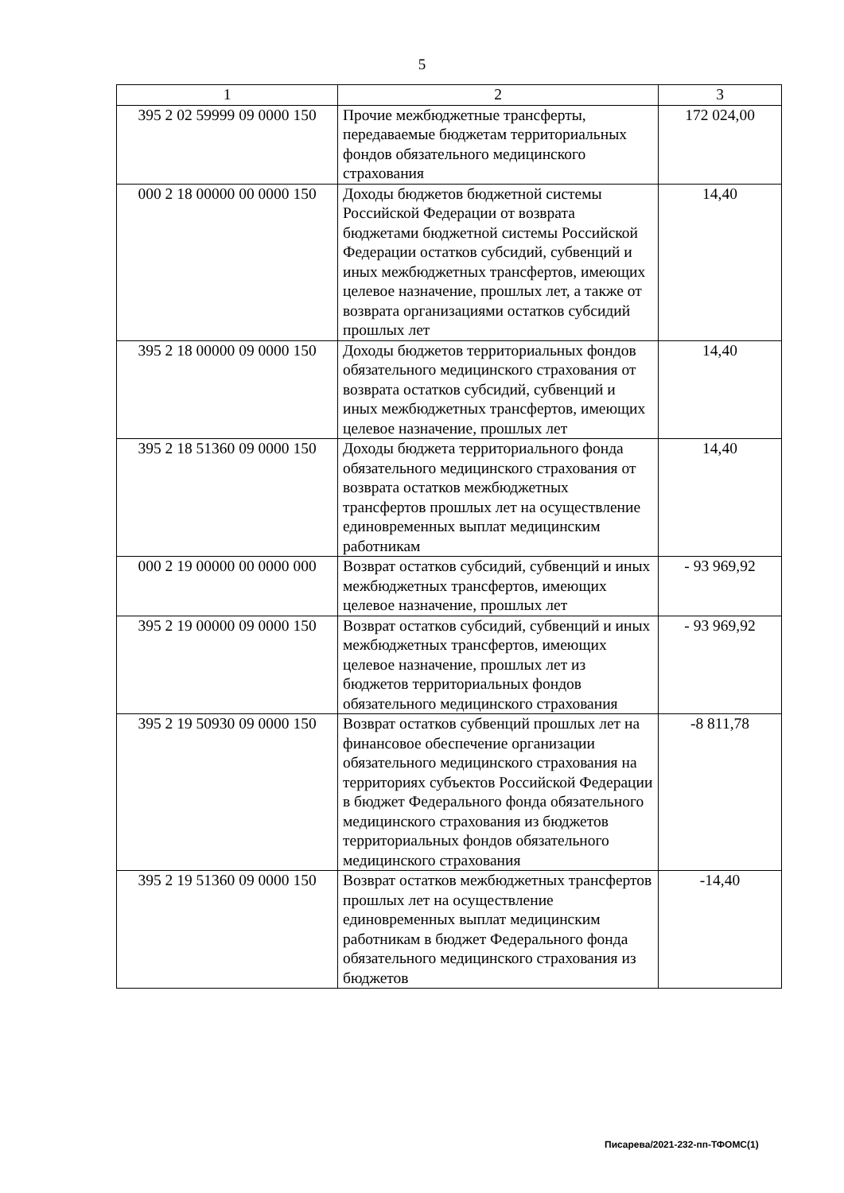5
| 1 | 2 | 3 |
| 395 2 02 59999 09 0000 150 | Прочие межбюджетные трансферты, передаваемые бюджетам территориальных фондов обязательного медицинского страхования | 172 024,00 |
| 000 2 18 00000 00 0000 150 | Доходы бюджетов бюджетной системы Российской Федерации от возврата бюджетами бюджетной системы Российской Федерации остатков субсидий, субвенций и иных межбюджетных трансфертов, имеющих целевое назначение, прошлых лет, а также от возврата организациями остатков субсидий прошлых лет | 14,40 |
| 395 2 18 00000 09 0000 150 | Доходы бюджетов территориальных фондов обязательного медицинского страхования от возврата остатков субсидий, субвенций и иных межбюджетных трансфертов, имеющих целевое назначение, прошлых лет | 14,40 |
| 395 2 18 51360 09 0000 150 | Доходы бюджета территориального фонда обязательного медицинского страхования от возврата остатков межбюджетных трансфертов прошлых лет на осуществление единовременных выплат медицинским работникам | 14,40 |
| 000 2 19 00000 00 0000 000 | Возврат остатков субсидий, субвенций и иных межбюджетных трансфертов, имеющих целевое назначение, прошлых лет | - 93 969,92 |
| 395 2 19 00000 09 0000 150 | Возврат остатков субсидий, субвенций и иных межбюджетных трансфертов, имеющих целевое назначение, прошлых лет из бюджетов территориальных фондов обязательного медицинского страхования | - 93 969,92 |
| 395 2 19 50930 09 0000 150 | Возврат остатков субвенций прошлых лет на финансовое обеспечение организации обязательного медицинского страхования на территориях субъектов Российской Федерации в бюджет Федерального фонда обязательного медицинского страхования из бюджетов территориальных фондов обязательного медицинского страхования | -8 811,78 |
| 395 2 19 51360 09 0000 150 | Возврат остатков межбюджетных трансфертов прошлых лет на осуществление единовременных выплат медицинским работникам в бюджет Федерального фонда обязательного медицинского страхования из бюджетов | -14,40 |
Писарева/2021-232-пп-ТФОМС(1)